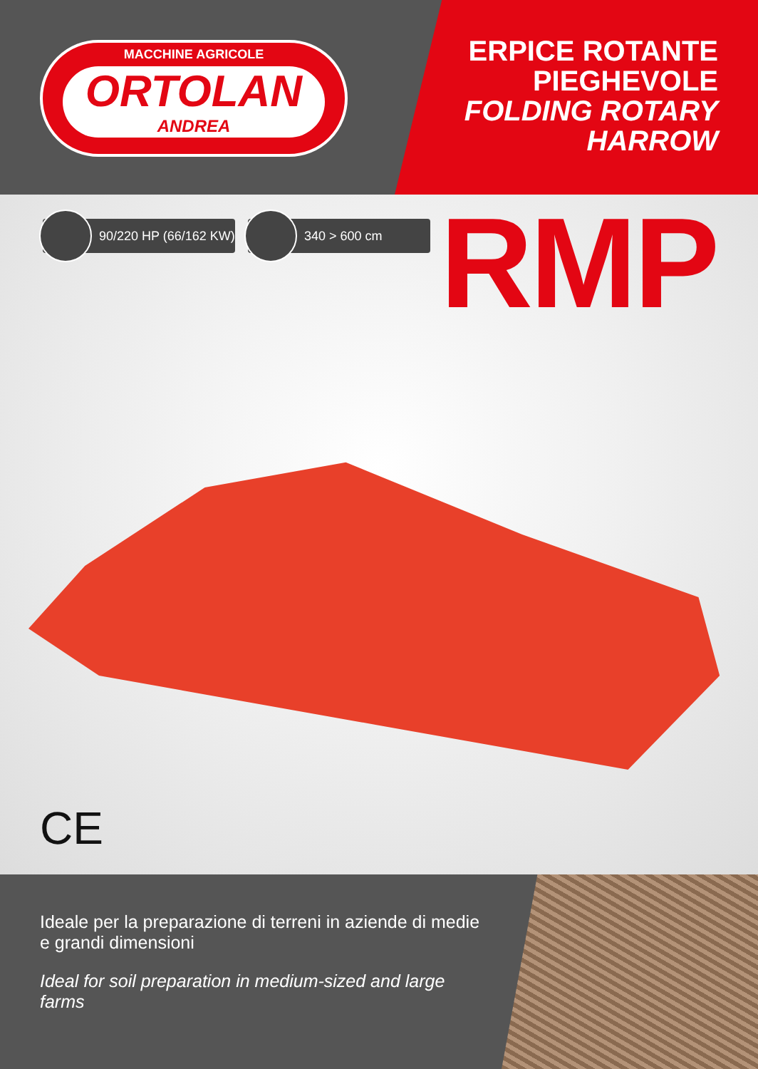MACCHINE AGRICOLE
ORTOLAN
ANDREA
ERPICE ROTANTE
PIEGHEVOLE
FOLDING ROTARY
HARROW
90/220 HP (66/162 KW) 340 > 600 cm RMP
CE
Ideale per la preparazione di terreni in aziende di medie e grandi dimensioni
Ideal for soil preparation in medium-sized and large farms